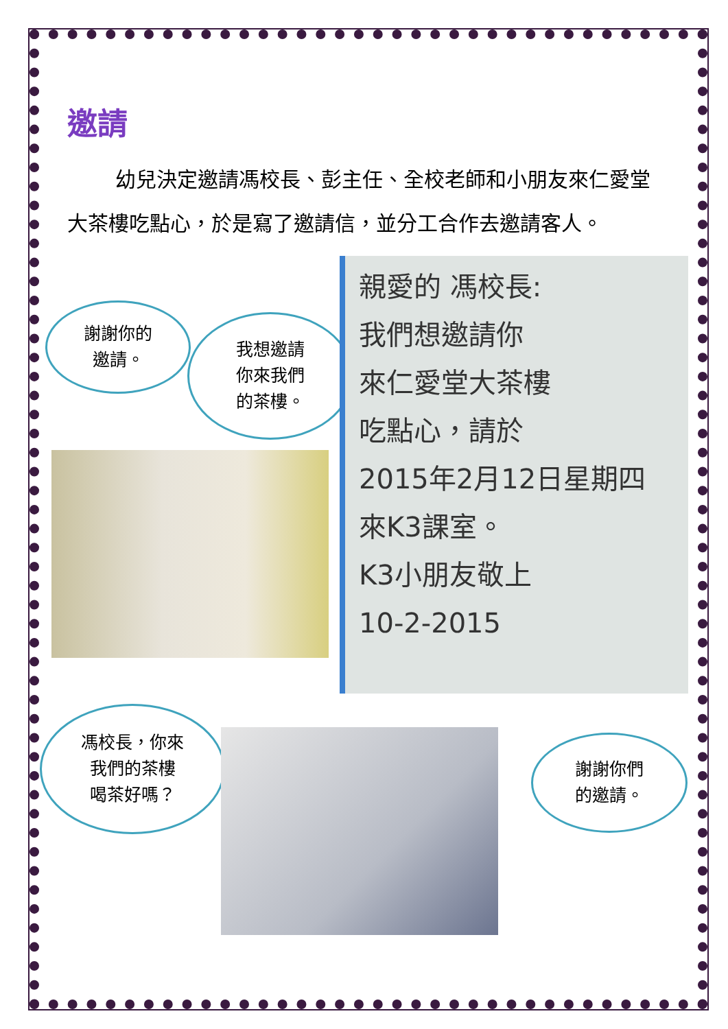邀請
幼兒決定邀請馮校長、彭主任、全校老師和小朋友來仁愛堂大茶樓吃點心，於是寫了邀請信，並分工合作去邀請客人。
謝謝你的
邀請。
我想邀請
你來我們
的茶樓。
親愛的 馮校長:
我們想邀請你
來仁愛堂大茶樓
吃點心，請於
2015年2月12日星期四
來K3課室。
K3小朋友敬上
10-2-2015
馮校長，你來
我們的茶樓
喝茶好嗎？
謝謝你們
的邀請。